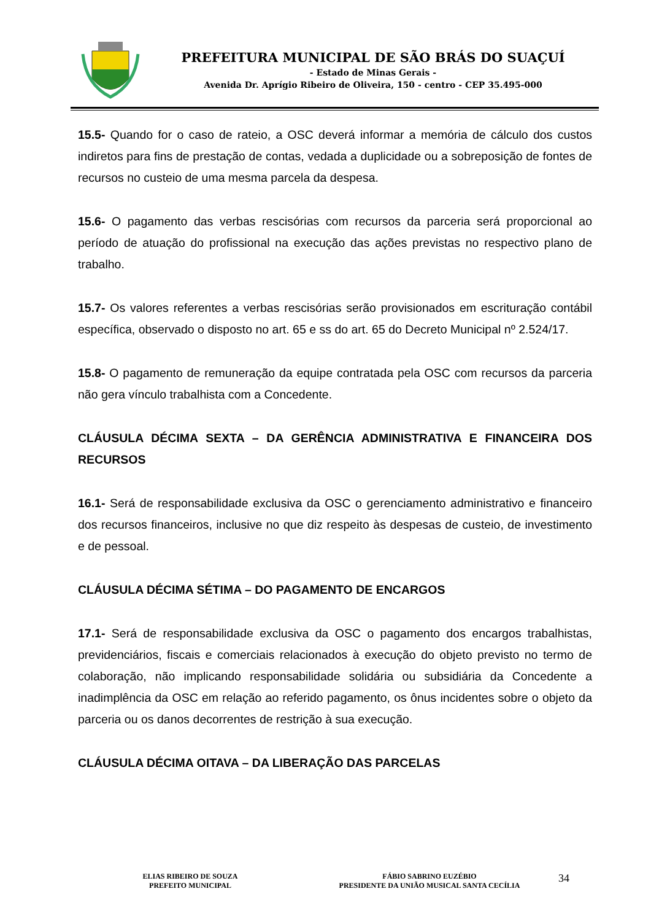PREFEITURA MUNICIPAL DE SÃO BRÁS DO SUAÇUÍ
- Estado de Minas Gerais -
Avenida Dr. Aprígio Ribeiro de Oliveira, 150 - centro - CEP 35.495-000
15.5- Quando for o caso de rateio, a OSC deverá informar a memória de cálculo dos custos indiretos para fins de prestação de contas, vedada a duplicidade ou a sobreposição de fontes de recursos no custeio de uma mesma parcela da despesa.
15.6- O pagamento das verbas rescisórias com recursos da parceria será proporcional ao período de atuação do profissional na execução das ações previstas no respectivo plano de trabalho.
15.7- Os valores referentes a verbas rescisórias serão provisionados em escrituração contábil específica, observado o disposto no art. 65 e ss do art. 65 do Decreto Municipal nº 2.524/17.
15.8- O pagamento de remuneração da equipe contratada pela OSC com recursos da parceria não gera vínculo trabalhista com a Concedente.
CLÁUSULA DÉCIMA SEXTA – DA GERÊNCIA ADMINISTRATIVA E FINANCEIRA DOS RECURSOS
16.1- Será de responsabilidade exclusiva da OSC o gerenciamento administrativo e financeiro dos recursos financeiros, inclusive no que diz respeito às despesas de custeio, de investimento e de pessoal.
CLÁUSULA DÉCIMA SÉTIMA – DO PAGAMENTO DE ENCARGOS
17.1- Será de responsabilidade exclusiva da OSC o pagamento dos encargos trabalhistas, previdenciários, fiscais e comerciais relacionados à execução do objeto previsto no termo de colaboração, não implicando responsabilidade solidária ou subsidiária da Concedente a inadimplência da OSC em relação ao referido pagamento, os ônus incidentes sobre o objeto da parceria ou os danos decorrentes de restrição à sua execução.
CLÁUSULA DÉCIMA OITAVA – DA LIBERAÇÃO DAS PARCELAS
ELIAS RIBEIRO DE SOUZA
PREFEITO MUNICIPAL
FÁBIO SABRINO EUZÉBIO
PRESIDENTE DA UNIÃO MUSICAL SANTA CECÍLIA
34